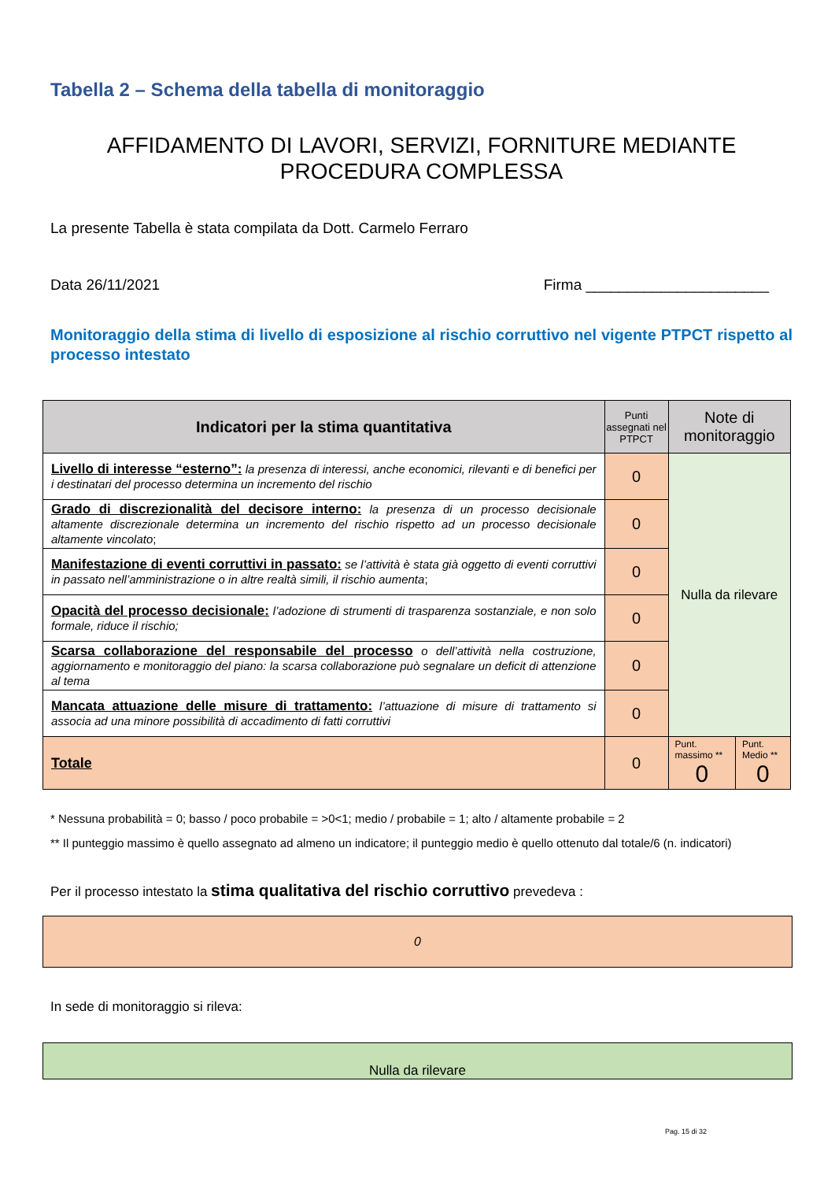Tabella 2 – Schema della tabella di monitoraggio
AFFIDAMENTO DI LAVORI, SERVIZI, FORNITURE MEDIANTE PROCEDURA COMPLESSA
La presente Tabella è stata compilata da Dott. Carmelo Ferraro
Data 26/11/2021 Firma ______________________
Monitoraggio della stima di livello di esposizione al rischio corruttivo nel vigente PTPCT rispetto al processo intestato
| Indicatori per la stima quantitativa | Punti assegnati nel PTPCT | Note di monitoraggio | |
| --- | --- | --- | --- |
| Livello di interesse “esterno”: la presenza di interessi, anche economici, rilevanti e di benefici per i destinatari del processo determina un incremento del rischio | 0 | Nulla da rilevare | |
| Grado di discrezionalità del decisore interno: la presenza di un processo decisionale altamente discrezionale determina un incremento del rischio rispetto ad un processo decisionale altamente vincolato ; | 0 | | |
| Manifestazione di eventi corruttivi in passato: se l’attività è stata già oggetto di eventi corruttivi in passato nell’amministrazione o in altre realtà simili, il rischio aumenta ; | 0 | | |
| Opacità del processo decisionale: l’adozione di strumenti di trasparenza sostanziale, e non solo formale, riduce il rischio; | 0 | | |
| Scarsa collaborazione del responsabile del processo o dell’attività nella costruzione, aggiornamento e monitoraggio del piano: la scarsa collaborazione può segnalare un deficit di attenzione al tema | 0 | | |
| Mancata attuazione delle misure di trattamento: l’attuazione di misure di trattamento si associa ad una minore possibilità di accadimento di fatti corruttivi | 0 | | |
| Totale | 0 | Punt. massimo ** 0 | Punt. Medio ** 0 |
* Nessuna probabilità = 0; basso / poco probabile = >0<1; medio / probabile = 1; alto / altamente probabile = 2
** Il punteggio massimo è quello assegnato ad almeno un indicatore; il punteggio medio è quello ottenuto dal totale/6 (n. indicatori)
Per il processo intestato la stima qualitativa del rischio corruttivo prevedeva :
0
In sede di monitoraggio si rileva:
Nulla da rilevare
Pag. 15 di 32